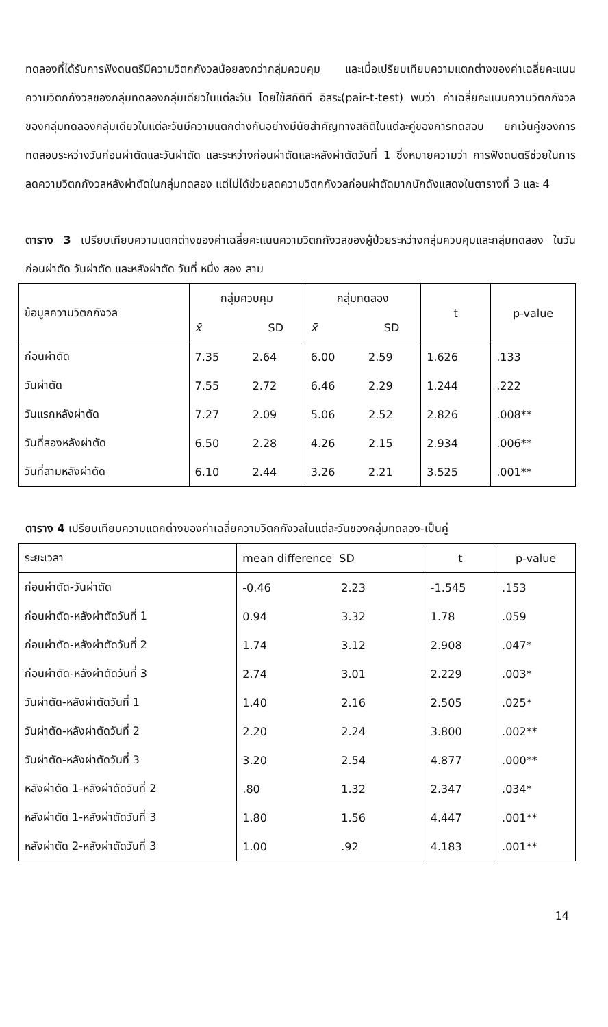ทดลองที่ได้รับการฟังดนตรีมีความวิตกกังวลน้อยลงกว่ากลุ่มควบคุม และเมื่อเปรียบเทียบความแตกต่างของค่าเฉลี่ยคะแนนความวิตกกังวลของกลุ่มทดลองกลุ่มเดียวในแต่ละวัน โดยใช้สถิติที อิสระ(pair-t-test) พบว่า ค่าเฉลี่ยคะแนนความวิตกกังวลของกลุ่มทดลองกลุ่มเดียวในแต่ละวันมีความแตกต่างกันอย่างมีนัยสำคัญทางสถิติในแต่ละคู่ของการทดสอบ ยกเว้นคู่ของการทดสอบระหว่างวันก่อนผ่าตัดและวันผ่าตัด และระหว่างก่อนผ่าตัดและหลังผ่าตัดวันที่ 1 ซึ่งหมายความว่า การฟังดนตรีช่วยในการลดความวิตกกังวลหลังผ่าตัดในกลุ่มทดลอง แต่ไม่ได้ช่วยลดความวิตกกังวลก่อนผ่าตัดมากนักดังแสดงในตารางที่ 3 และ 4
ตาราง 3 เปรียบเทียบความแตกต่างของค่าเฉลี่ยคะแนนความวิตกกังวลของผู้ป่วยระหว่างกลุ่มควบคุมและกลุ่มทดลอง ในวันก่อนผ่าตัด วันผ่าตัด และหลังผ่าตัด วันที่ หนึ่ง สอง สาม
| ข้อมูลความวิตกกังวล | กลุ่มควบคุม | | กลุ่มทดลอง | | t | p-value |
| --- | --- | --- | --- | --- | --- | --- |
| | x̄ | SD | x̄ | SD | | |
| ก่อนผ่าตัด | 7.35 | 2.64 | 6.00 | 2.59 | 1.626 | .133 |
| วันผ่าตัด | 7.55 | 2.72 | 6.46 | 2.29 | 1.244 | .222 |
| วันแรกหลังผ่าตัด | 7.27 | 2.09 | 5.06 | 2.52 | 2.826 | .008** |
| วันที่สองหลังผ่าตัด | 6.50 | 2.28 | 4.26 | 2.15 | 2.934 | .006** |
| วันที่สามหลังผ่าตัด | 6.10 | 2.44 | 3.26 | 2.21 | 3.525 | .001** |
ตาราง 4 เปรียบเทียบความแตกต่างของค่าเฉลี่ยความวิตกกังวลในแต่ละวันของกลุ่มทดลอง-เป็นคู่
| ระยะเวลา | mean difference SD | | t | p-value |
| --- | --- | --- | --- | --- |
| ก่อนผ่าตัด-วันผ่าตัด | -0.46 | 2.23 | -1.545 | .153 |
| ก่อนผ่าตัด-หลังผ่าตัดวันที่ 1 | 0.94 | 3.32 | 1.78 | .059 |
| ก่อนผ่าตัด-หลังผ่าตัดวันที่ 2 | 1.74 | 3.12 | 2.908 | .047* |
| ก่อนผ่าตัด-หลังผ่าตัดวันที่ 3 | 2.74 | 3.01 | 2.229 | .003* |
| วันผ่าตัด-หลังผ่าตัดวันที่ 1 | 1.40 | 2.16 | 2.505 | .025* |
| วันผ่าตัด-หลังผ่าตัดวันที่ 2 | 2.20 | 2.24 | 3.800 | .002** |
| วันผ่าตัด-หลังผ่าตัดวันที่ 3 | 3.20 | 2.54 | 4.877 | .000** |
| หลังผ่าตัด 1-หลังผ่าตัดวันที่ 2 | .80 | 1.32 | 2.347 | .034* |
| หลังผ่าตัด 1-หลังผ่าตัดวันที่ 3 | 1.80 | 1.56 | 4.447 | .001** |
| หลังผ่าตัด 2-หลังผ่าตัดวันที่ 3 | 1.00 | .92 | 4.183 | .001** |
14